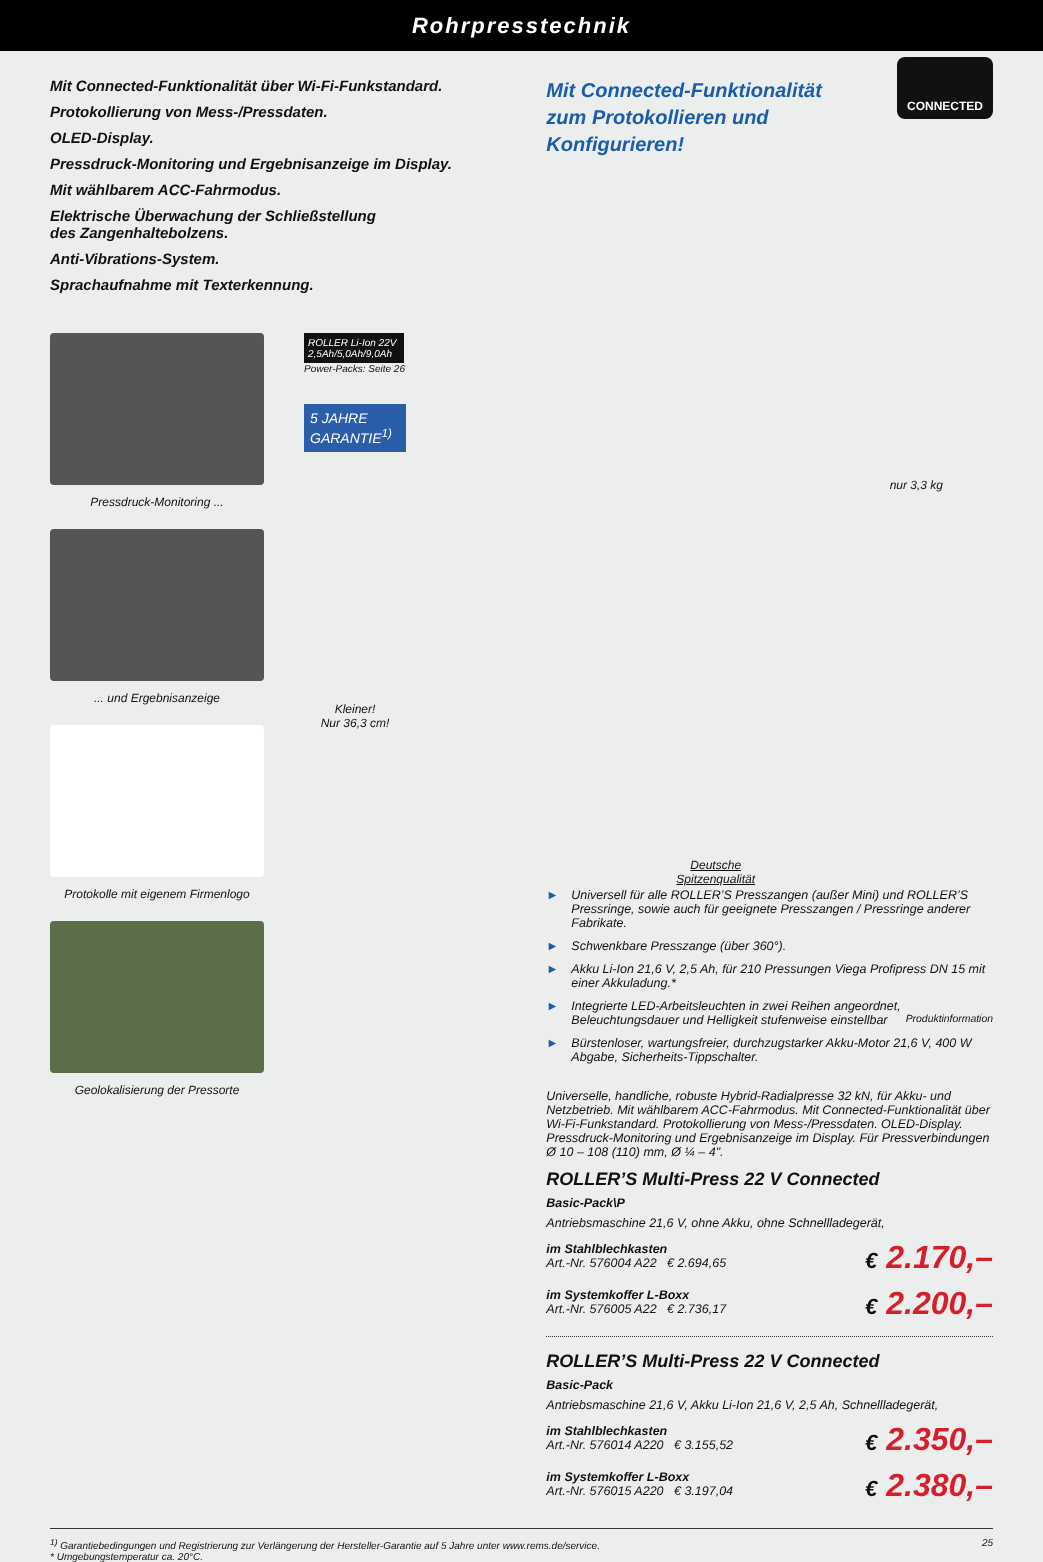Rohrpresstechnik
Mit Connected-Funktionalität über Wi-Fi-Funkstandard.
Protokollierung von Mess-/Pressdaten.
OLED-Display.
Pressdruck-Monitoring und Ergebnisanzeige im Display.
Mit wählbarem ACC-Fahrmodus.
Elektrische Überwachung der Schließstellung
des Zangenhaltebolzens.
Anti-Vibrations-System.
Sprachaufnahme mit Texterkennung.
Pressdruck-Monitoring ...
... und Ergebnisanzeige
Protokolle mit eigenem Firmenlogo
Geolokalisierung der Pressorte
ROLLER Li-Ion 22V
2,5Ah/5,0Ah/9,0Ah
Power-Packs: Seite 26
5 JAHRE GARANTIE<sup>1)</sup>
Kleiner!
Nur 36,3 cm!
CONNECTED
Mit Connected-Funktionalität
zum Protokollieren und
Konfigurieren!
nur 3,3 kg
Deutsche
Spitzenqualität
► Universell für alle ROLLER’S Presszangen (außer Mini) und ROLLER’S Pressringe, sowie auch für geeignete Presszangen / Pressringe anderer Fabrikate.
► Schwenkbare Presszange (über 360°).
► Akku Li-Ion 21,6 V, 2,5 Ah, für 210 Pressungen Viega Profipress DN 15 mit einer Akkuladung.*
► Integrierte LED-Arbeitsleuchten in zwei Reihen angeordnet, Beleuchtungsdauer und Helligkeit stufenweise einstellbar Produktinformation
► Bürstenloser, wartungsfreier, durchzugstarker Akku-Motor 21,6 V, 400 W Abgabe, Sicherheits-Tippschalter.
Universelle, handliche, robuste Hybrid-Radialpresse 32 kN, für Akku- und Netzbetrieb. Mit wählbarem ACC-Fahrmodus. Mit Connected-Funktionalität über Wi-Fi-Funkstandard. Protokollierung von Mess-/Pressdaten. OLED-Display. Pressdruck-Monitoring und Ergebnisanzeige im Display. Für Pressverbindungen Ø 10 – 108 (110) mm, Ø ¼ – 4".
ROLLER’S Multi-Press 22 V Connected
Basic-Pack\P
Antriebsmaschine 21,6 V, ohne Akku, ohne Schnellladegerät,
im Stahlblechkasten
Art.-Nr. 576004 A22 € 2.694,65
€ 2.170,–
im Systemkoffer L-Boxx
Art.-Nr. 576005 A22 € 2.736,17
€ 2.200,–
ROLLER’S Multi-Press 22 V Connected
Basic-Pack
Antriebsmaschine 21,6 V, Akku Li-Ion 21,6 V, 2,5 Ah, Schnellladegerät,
im Stahlblechkasten
Art.-Nr. 576014 A220 € 3.155,52
€ 2.350,–
im Systemkoffer L-Boxx
Art.-Nr. 576015 A220 € 3.197,04
€ 2.380,–
<sup>1)</sup> Garantiebedingungen und Registrierung zur Verlängerung der Hersteller-Garantie auf 5 Jahre unter www.rems.de/service.
* Umgebungstemperatur ca. 20°C.
25